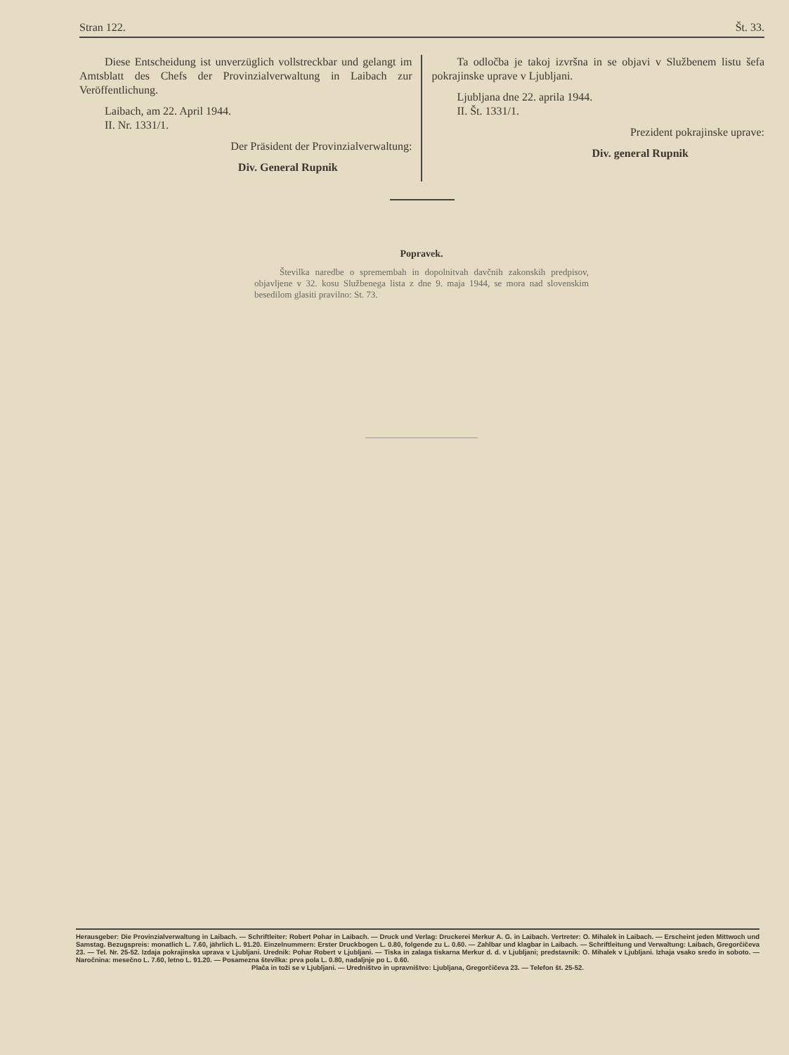Stran 122. Št. 33.
Diese Entscheidung ist unverzüglich vollstreckbar und gelangt im Amtsblatt des Chefs der Provinzialverwaltung in Laibach zur Veröffentlichung.
Laibach, am 22. April 1944.
II. Nr. 1331/1.
Der Präsident der Provinzialverwaltung:
Div. General Rupnik
Ta odločba je takoj izvršna in se objavi v Službenem listu šefa pokrajinske uprave v Ljubljani.
Ljubljana dne 22. aprila 1944.
II. Št. 1331/1.
Prezident pokrajinske uprave:
Div. general Rupnik
Popravek.
Številka naredbe o spremembah in dopolnitvah davčnih zakonskih predpisov, objavljene v 32. kosu Službenega lista z dne 9. maja 1944, se mora nad slovenskim besedilom glasiti pravilno: St. 73.
Herausgeber: Die Provinzialverwaltung in Laibach. — Schriftleiter: Robert Pohar in Laibach. — Druck und Verlag: Druckerei Merkur A. G. in Laibach. Vertreter: O. Mihalek in Laibach. — Erscheint jeden Mittwoch und Samstag. Bezugspreis: monatlich L. 7.60, jährlich L. 91.20. Einzelnummern: Erster Druckbogen L. 0.80, folgende zu L. 0.60. — Zahlbar und klagbar in Laibach. — Schriftleitung und Verwaltung: Laibach, Gregorčičeva 23. — Tel. Nr. 25-52. Izdaja pokrajinska uprava v Ljubljani. Urednik: Pohar Robert v Ljubljani. — Tiska in zalaga tiskarna Merkur d. d. v Ljubljani; predstavnik: O. Mihalek v Ljubljani. Izhaja vsako sredo in soboto. — Naročnina: mesečno L. 7.60, letno L. 91.20. — Posamezna številka: prva pola L. 0.80, nadaljnje po L. 0.60.
Plača in toži se v Ljubljani. — Uredništvo in upravništvo: Ljubljana, Gregorčičeva 23. — Telefon št. 25-52.